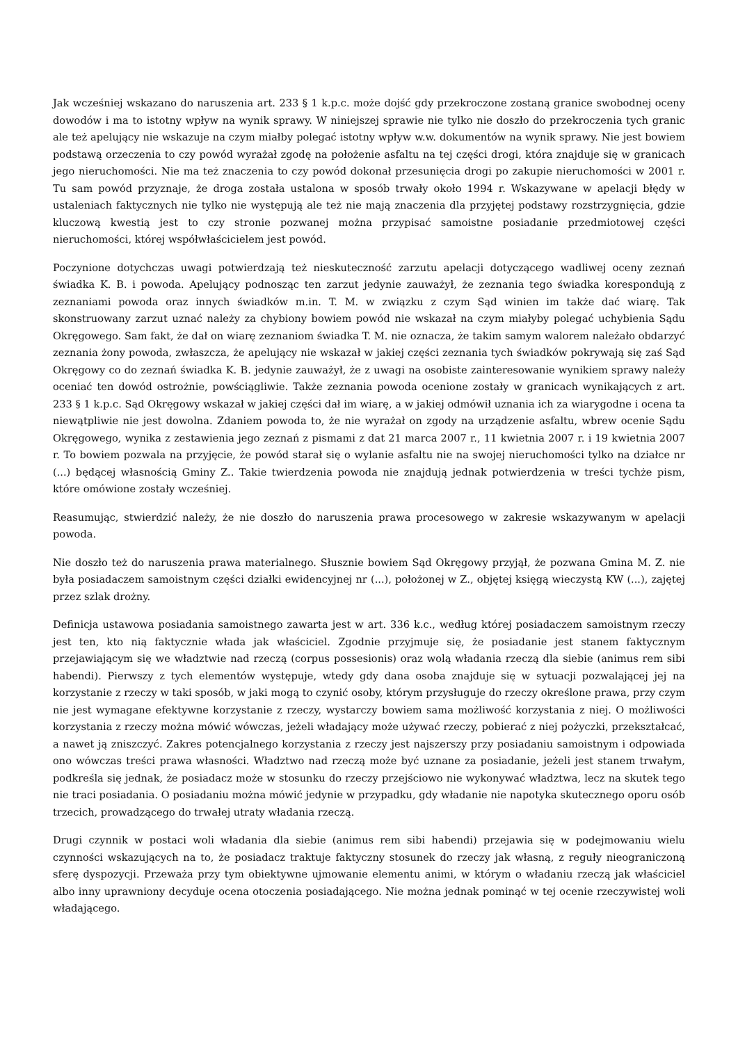Jak wcześniej wskazano do naruszenia art. 233 § 1 k.p.c. może dojść gdy przekroczone zostaną granice swobodnej oceny dowodów i ma to istotny wpływ na wynik sprawy. W niniejszej sprawie nie tylko nie doszło do przekroczenia tych granic ale też apelujący nie wskazuje na czym miałby polegać istotny wpływ w.w. dokumentów na wynik sprawy. Nie jest bowiem podstawą orzeczenia to czy powód wyrażał zgodę na położenie asfaltu na tej części drogi, która znajduje się w granicach jego nieruchomości. Nie ma też znaczenia to czy powód dokonał przesunięcia drogi po zakupie nieruchomości w 2001 r. Tu sam powód przyznaje, że droga została ustalona w sposób trwały około 1994 r. Wskazywane w apelacji błędy w ustaleniach faktycznych nie tylko nie występują ale też nie mają znaczenia dla przyjętej podstawy rozstrzygnięcia, gdzie kluczową kwestią jest to czy stronie pozwanej można przypisać samoistne posiadanie przedmiotowej części nieruchomości, której współwłaścicielem jest powód.
Poczynione dotychczas uwagi potwierdzają też nieskuteczność zarzutu apelacji dotyczącego wadliwej oceny zeznań świadka K. B. i powoda. Apelujący podnosząc ten zarzut jedynie zauważył, że zeznania tego świadka korespondują z zeznaniami powoda oraz innych świadków m.in. T. M. w związku z czym Sąd winien im także dać wiarę. Tak skonstruowany zarzut uznać należy za chybiony bowiem powód nie wskazał na czym miałyby polegać uchybienia Sądu Okręgowego. Sam fakt, że dał on wiarę zeznaniom świadka T. M. nie oznacza, że takim samym walorem należało obdarzyć zeznania żony powoda, zwłaszcza, że apelujący nie wskazał w jakiej części zeznania tych świadków pokrywają się zaś Sąd Okręgowy co do zeznań świadka K. B. jedynie zauważył, że z uwagi na osobiste zainteresowanie wynikiem sprawy należy oceniać ten dowód ostrożnie, powściągliwie. Także zeznania powoda ocenione zostały w granicach wynikających z art. 233 § 1 k.p.c. Sąd Okręgowy wskazał w jakiej części dał im wiarę, a w jakiej odmówił uznania ich za wiarygodne i ocena ta niewątpliwie nie jest dowolna. Zdaniem powoda to, że nie wyrażał on zgody na urządzenie asfaltu, wbrew ocenie Sądu Okręgowego, wynika z zestawienia jego zeznań z pismami z dat 21 marca 2007 r., 11 kwietnia 2007 r. i 19 kwietnia 2007 r. To bowiem pozwala na przyjęcie, że powód starał się o wylanie asfaltu nie na swojej nieruchomości tylko na działce nr (...) będącej własnością Gminy Z.. Takie twierdzenia powoda nie znajdują jednak potwierdzenia w treści tychże pism, które omówione zostały wcześniej.
Reasumując, stwierdzić należy, że nie doszło do naruszenia prawa procesowego w zakresie wskazywanym w apelacji powoda.
Nie doszło też do naruszenia prawa materialnego. Słusznie bowiem Sąd Okręgowy przyjął, że pozwana Gmina M. Z. nie była posiadaczem samoistnym części działki ewidencyjnej nr (...), położonej w Z., objętej księgą wieczystą KW (...), zajętej przez szlak drożny.
Definicja ustawowa posiadania samoistnego zawarta jest w art. 336 k.c., według której posiadaczem samoistnym rzeczy jest ten, kto nią faktycznie włada jak właściciel. Zgodnie przyjmuje się, że posiadanie jest stanem faktycznym przejawiającym się we władztwie nad rzeczą (corpus possesionis) oraz wolą władania rzeczą dla siebie (animus rem sibi habendi). Pierwszy z tych elementów występuje, wtedy gdy dana osoba znajduje się w sytuacji pozwalającej jej na korzystanie z rzeczy w taki sposób, w jaki mogą to czynić osoby, którym przysługuje do rzeczy określone prawa, przy czym nie jest wymagane efektywne korzystanie z rzeczy, wystarczy bowiem sama możliwość korzystania z niej. O możliwości korzystania z rzeczy można mówić wówczas, jeżeli władający może używać rzeczy, pobierać z niej pożyczki, przekształcać, a nawet ją zniszczyć. Zakres potencjalnego korzystania z rzeczy jest najszerszy przy posiadaniu samoistnym i odpowiada ono wówczas treści prawa własności. Władztwo nad rzeczą może być uznane za posiadanie, jeżeli jest stanem trwałym, podkreśla się jednak, że posiadacz może w stosunku do rzeczy przejściowo nie wykonywać władztwa, lecz na skutek tego nie traci posiadania. O posiadaniu można mówić jedynie w przypadku, gdy władanie nie napotyka skutecznego oporu osób trzecich, prowadzącego do trwałej utraty władania rzeczą.
Drugi czynnik w postaci woli władania dla siebie (animus rem sibi habendi) przejawia się w podejmowaniu wielu czynności wskazujących na to, że posiadacz traktuje faktyczny stosunek do rzeczy jak własną, z reguły nieograniczoną sferę dyspozycji. Przeważa przy tym obiektywne ujmowanie elementu animi, w którym o władaniu rzeczą jak właściciel albo inny uprawniony decyduje ocena otoczenia posiadającego. Nie można jednak pominąć w tej ocenie rzeczywistej woli władającego.